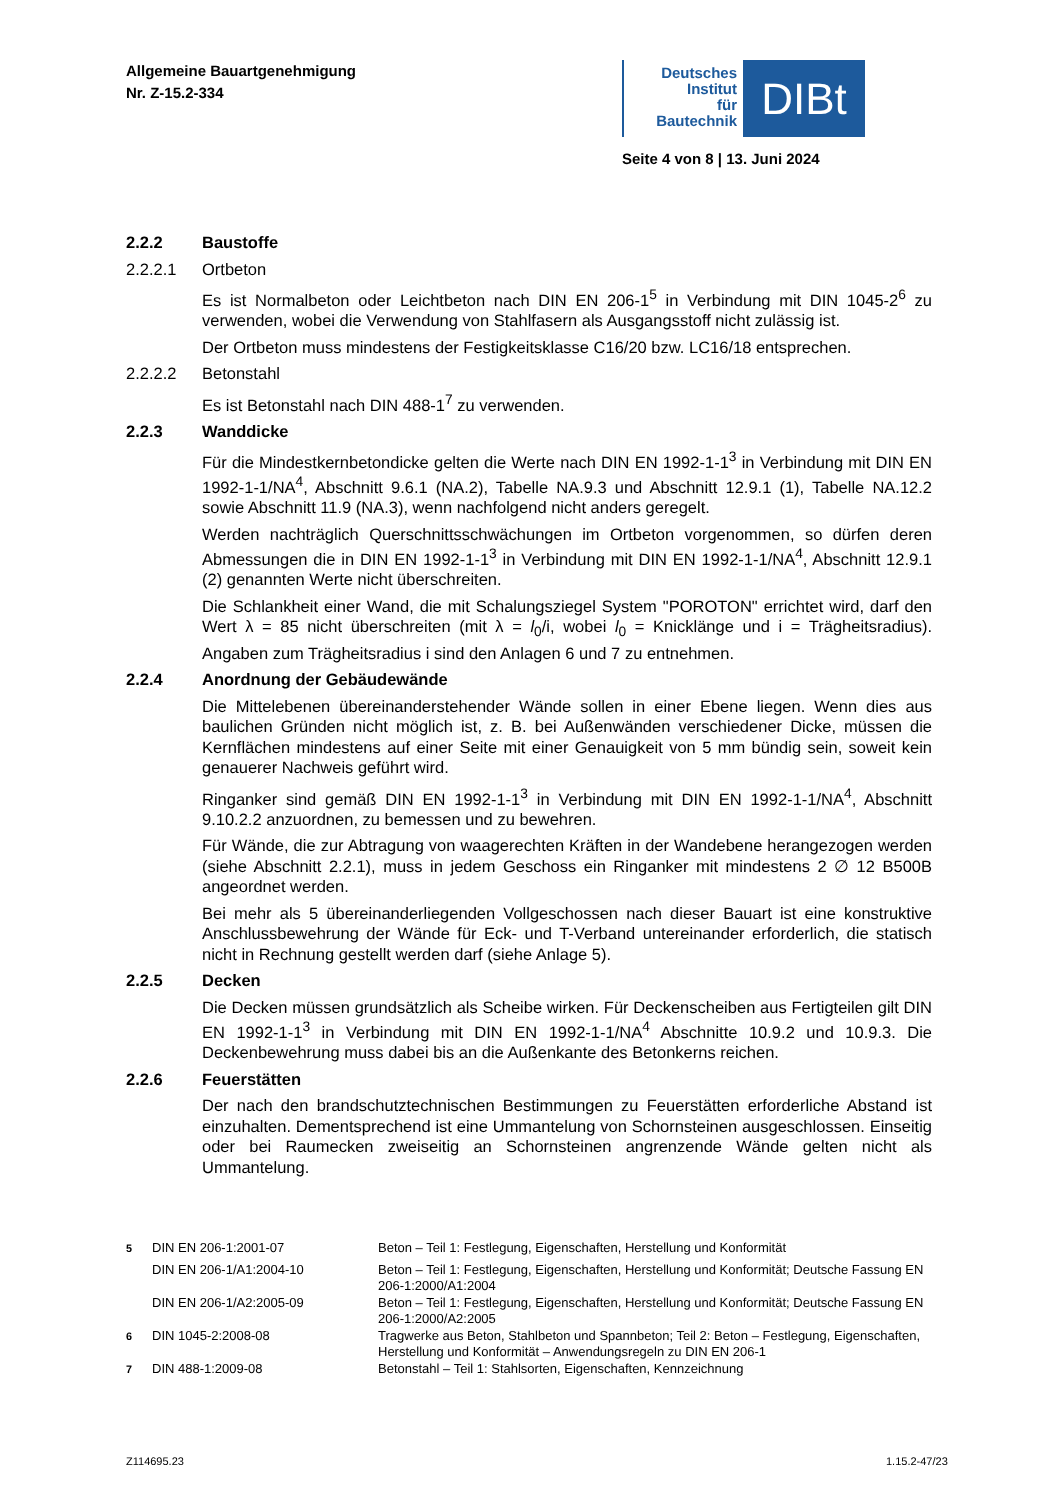Allgemeine Bauartgenehmigung
Nr. Z-15.2-334
Deutsches
Institut
für
Bautechnik
DIBt
Seite 4 von 8 | 13. Juni 2024
2.2.2 Baustoffe
2.2.2.1 Ortbeton
Es ist Normalbeton oder Leichtbeton nach DIN EN 206-1<sup>5</sup> in Verbindung mit DIN 1045-2<sup>6</sup> zu verwenden, wobei die Verwendung von Stahlfasern als Ausgangsstoff nicht zulässig ist.
Der Ortbeton muss mindestens der Festigkeitsklasse C16/20 bzw. LC16/18 entsprechen.
2.2.2.2 Betonstahl
Es ist Betonstahl nach DIN 488-1<sup>7</sup> zu verwenden.
2.2.3 Wanddicke
Für die Mindestkernbetondicke gelten die Werte nach DIN EN 1992-1-1<sup>3</sup> in Verbindung mit DIN EN 1992-1-1/NA<sup>4</sup>, Abschnitt 9.6.1 (NA.2), Tabelle NA.9.3 und Abschnitt 12.9.1 (1), Tabelle NA.12.2 sowie Abschnitt 11.9 (NA.3), wenn nachfolgend nicht anders geregelt.
Werden nachträglich Querschnittsschwächungen im Ortbeton vorgenommen, so dürfen deren Abmessungen die in DIN EN 1992-1-1<sup>3</sup> in Verbindung mit DIN EN 1992-1-1/NA<sup>4</sup>, Abschnitt 12.9.1 (2) genannten Werte nicht überschreiten.
Die Schlankheit einer Wand, die mit Schalungsziegel System "POROTON" errichtet wird, darf den Wert λ = 85 nicht überschreiten (mit λ = l<sub>0</sub>/i, wobei l<sub>0</sub> = Knicklänge und i = Trägheitsradius). Angaben zum Trägheitsradius i sind den Anlagen 6 und 7 zu entnehmen.
2.2.4 Anordnung der Gebäudewände
Die Mittelebenen übereinanderstehender Wände sollen in einer Ebene liegen. Wenn dies aus baulichen Gründen nicht möglich ist, z. B. bei Außenwänden verschiedener Dicke, müssen die Kernflächen mindestens auf einer Seite mit einer Genauigkeit von 5 mm bündig sein, soweit kein genauerer Nachweis geführt wird.
Ringanker sind gemäß DIN EN 1992-1-1<sup>3</sup> in Verbindung mit DIN EN 1992-1-1/NA<sup>4</sup>, Abschnitt 9.10.2.2 anzuordnen, zu bemessen und zu bewehren.
Für Wände, die zur Abtragung von waagerechten Kräften in der Wandebene herangezogen werden (siehe Abschnitt 2.2.1), muss in jedem Geschoss ein Ringanker mit mindestens 2 ∅ 12 B500B angeordnet werden.
Bei mehr als 5 übereinanderliegenden Vollgeschossen nach dieser Bauart ist eine konstruktive Anschlussbewehrung der Wände für Eck- und T-Verband untereinander erforderlich, die statisch nicht in Rechnung gestellt werden darf (siehe Anlage 5).
2.2.5 Decken
Die Decken müssen grundsätzlich als Scheibe wirken. Für Deckenscheiben aus Fertigteilen gilt DIN EN 1992-1-1<sup>3</sup> in Verbindung mit DIN EN 1992-1-1/NA<sup>4</sup> Abschnitte 10.9.2 und 10.9.3. Die Deckenbewehrung muss dabei bis an die Außenkante des Betonkerns reichen.
2.2.6 Feuerstätten
Der nach den brandschutztechnischen Bestimmungen zu Feuerstätten erforderliche Abstand ist einzuhalten. Dementsprechend ist eine Ummantelung von Schornsteinen ausgeschlossen. Einseitig oder bei Raumecken zweiseitig an Schornsteinen angrenzende Wände gelten nicht als Ummantelung.
| <sup>5</sup> | DIN EN 206-1:2001-07 | Beton – Teil 1: Festlegung, Eigenschaften, Herstellung und Konformität |
| | DIN EN 206-1/A1:2004-10 | Beton – Teil 1: Festlegung, Eigenschaften, Herstellung und Konformität; Deutsche Fassung EN 206-1:2000/A1:2004 |
| | DIN EN 206-1/A2:2005-09 | Beton – Teil 1: Festlegung, Eigenschaften, Herstellung und Konformität; Deutsche Fassung EN 206-1:2000/A2:2005 |
| <sup>6</sup> | DIN 1045-2:2008-08 | Tragwerke aus Beton, Stahlbeton und Spannbeton; Teil 2: Beton – Festlegung, Eigenschaften, Herstellung und Konformität – Anwendungsregeln zu DIN EN 206-1 |
| <sup>7</sup> | DIN 488-1:2009-08 | Betonstahl – Teil 1: Stahlsorten, Eigenschaften, Kennzeichnung |
Z114695.23 1.15.2-47/23